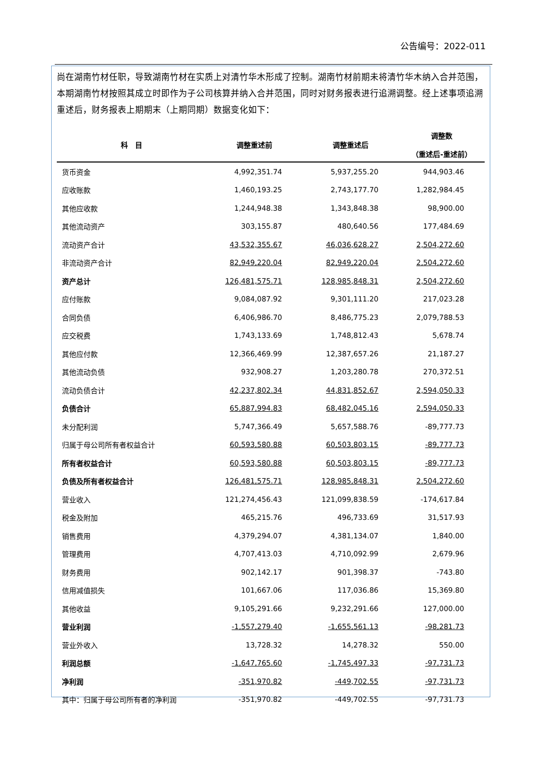公告编号：2022-011
尚在湖南竹材任职，导致湖南竹材在实质上对清竹华木形成了控制。湖南竹材前期未将清竹华木纳入合并范围，本期湖南竹材按照其成立时即作为子公司核算并纳入合并范围，同时对财务报表进行追溯调整。经上述事项追溯重述后，财务报表上期期末（上期同期）数据变化如下：
| 科 目 | 调整重述前 | 调整重述后 | 调整数 （重述后-重述前） |
| --- | --- | --- | --- |
| 货币资金 | 4,992,351.74 | 5,937,255.20 | 944,903.46 |
| 应收账款 | 1,460,193.25 | 2,743,177.70 | 1,282,984.45 |
| 其他应收款 | 1,244,948.38 | 1,343,848.38 | 98,900.00 |
| 其他流动资产 | 303,155.87 | 480,640.56 | 177,484.69 |
| 流动资产合计 | 43,532,355.67 | 46,036,628.27 | 2,504,272.60 |
| 非流动资产合计 | 82,949,220.04 | 82,949,220.04 | 2,504,272.60 |
| 资产总计 | 126,481,575.71 | 128,985,848.31 | 2,504,272.60 |
| 应付账款 | 9,084,087.92 | 9,301,111.20 | 217,023.28 |
| 合同负债 | 6,406,986.70 | 8,486,775.23 | 2,079,788.53 |
| 应交税费 | 1,743,133.69 | 1,748,812.43 | 5,678.74 |
| 其他应付款 | 12,366,469.99 | 12,387,657.26 | 21,187.27 |
| 其他流动负债 | 932,908.27 | 1,203,280.78 | 270,372.51 |
| 流动负债合计 | 42,237,802.34 | 44,831,852.67 | 2,594,050.33 |
| 负债合计 | 65,887,994.83 | 68,482,045.16 | 2,594,050.33 |
| 未分配利润 | 5,747,366.49 | 5,657,588.76 | -89,777.73 |
| 归属于母公司所有者权益合计 | 60,593,580.88 | 60,503,803.15 | -89,777.73 |
| 所有者权益合计 | 60,593,580.88 | 60,503,803.15 | -89,777.73 |
| 负债及所有者权益合计 | 126,481,575.71 | 128,985,848.31 | 2,504,272.60 |
| 营业收入 | 121,274,456.43 | 121,099,838.59 | -174,617.84 |
| 税金及附加 | 465,215.76 | 496,733.69 | 31,517.93 |
| 销售费用 | 4,379,294.07 | 4,381,134.07 | 1,840.00 |
| 管理费用 | 4,707,413.03 | 4,710,092.99 | 2,679.96 |
| 财务费用 | 902,142.17 | 901,398.37 | -743.80 |
| 信用减值损失 | 101,667.06 | 117,036.86 | 15,369.80 |
| 其他收益 | 9,105,291.66 | 9,232,291.66 | 127,000.00 |
| 营业利润 | -1,557,279.40 | -1,655,561.13 | -98,281.73 |
| 营业外收入 | 13,728.32 | 14,278.32 | 550.00 |
| 利润总额 | -1,647,765.60 | -1,745,497.33 | -97,731.73 |
| 净利润 | -351,970.82 | -449,702.55 | -97,731.73 |
| 其中：归属于母公司所有者的净利润 | -351,970.82 | -449,702.55 | -97,731.73 |